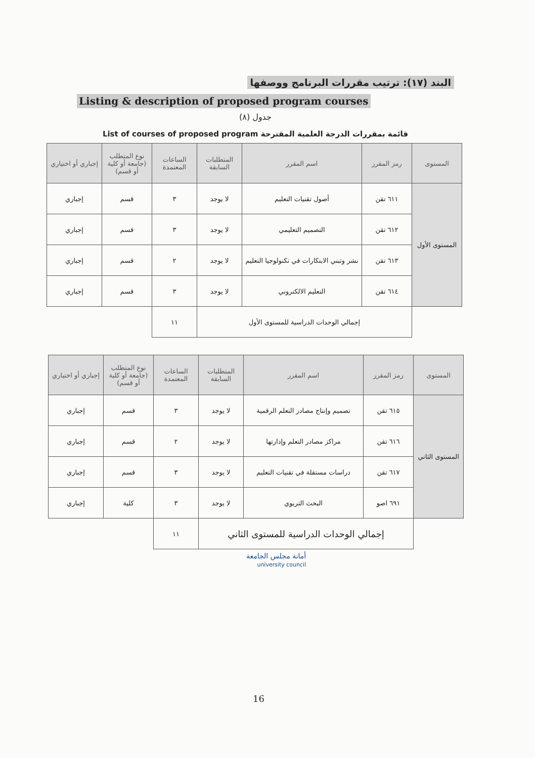البند (١٧): ترتيب مقررات البرنامج ووصفها
Listing & description of proposed program courses
جدول (٨)
قائمة بمقررات الدرجة العلمية المقترحة List of courses of proposed program
| المستوى | رمز المقرر | اسم المقرر | المتطلبات السابقة | الساعات المعتمدة | نوع المتطلب (جامعة أو كلية أو قسم) | إجباري أو اختياري |
| --- | --- | --- | --- | --- | --- | --- |
| المستوى الأول | ٦١١ تقن | أصول تقنيات التعليم | لا يوجد | ٣ | قسم | إجباري |
| | ٦١٢ تقن | التصميم التعليمي | لا يوجد | ٣ | قسم | إجباري |
| | ٦١٣ تقن | نشر وتبني الابتكارات في تكنولوجيا التعليم | لا يوجد | ٢ | قسم | إجباري |
| | ٦١٤ تقن | التعليم الالكتروني | لا يوجد | ٣ | قسم | إجباري |
| | إجمالي الوحدات الدراسية للمستوى الأول | | | ١١ | | |
| المستوى | رمز المقرر | اسم المقرر | المتطلبات السابقة | الساعات المعتمدة | نوع المتطلب (جامعة أو كلية أو قسم) | إجباري أو اختياري |
| --- | --- | --- | --- | --- | --- | --- |
| المستوى الثاني | ٦١٥ تقن | تصميم وإنتاج مصادر التعلم الرقمية | لا يوجد | ٣ | قسم | إجباري |
| | ٦١٦ تقن | مراكز مصادر التعلم وإدارتها | لا يوجد | ٢ | قسم | إجباري |
| | ٦١٧ تقن | دراسات مستقلة في تقنيات التعليم | لا يوجد | ٣ | قسم | إجباري |
| | ٦٩١ اصو | البحث التربوي | لا يوجد | ٣ | كلية | إجباري |
| | إجمالي الوحدات الدراسية للمستوى الثاني | | | ١١ | | |
أمانة مجلس الجامعة
university council
16